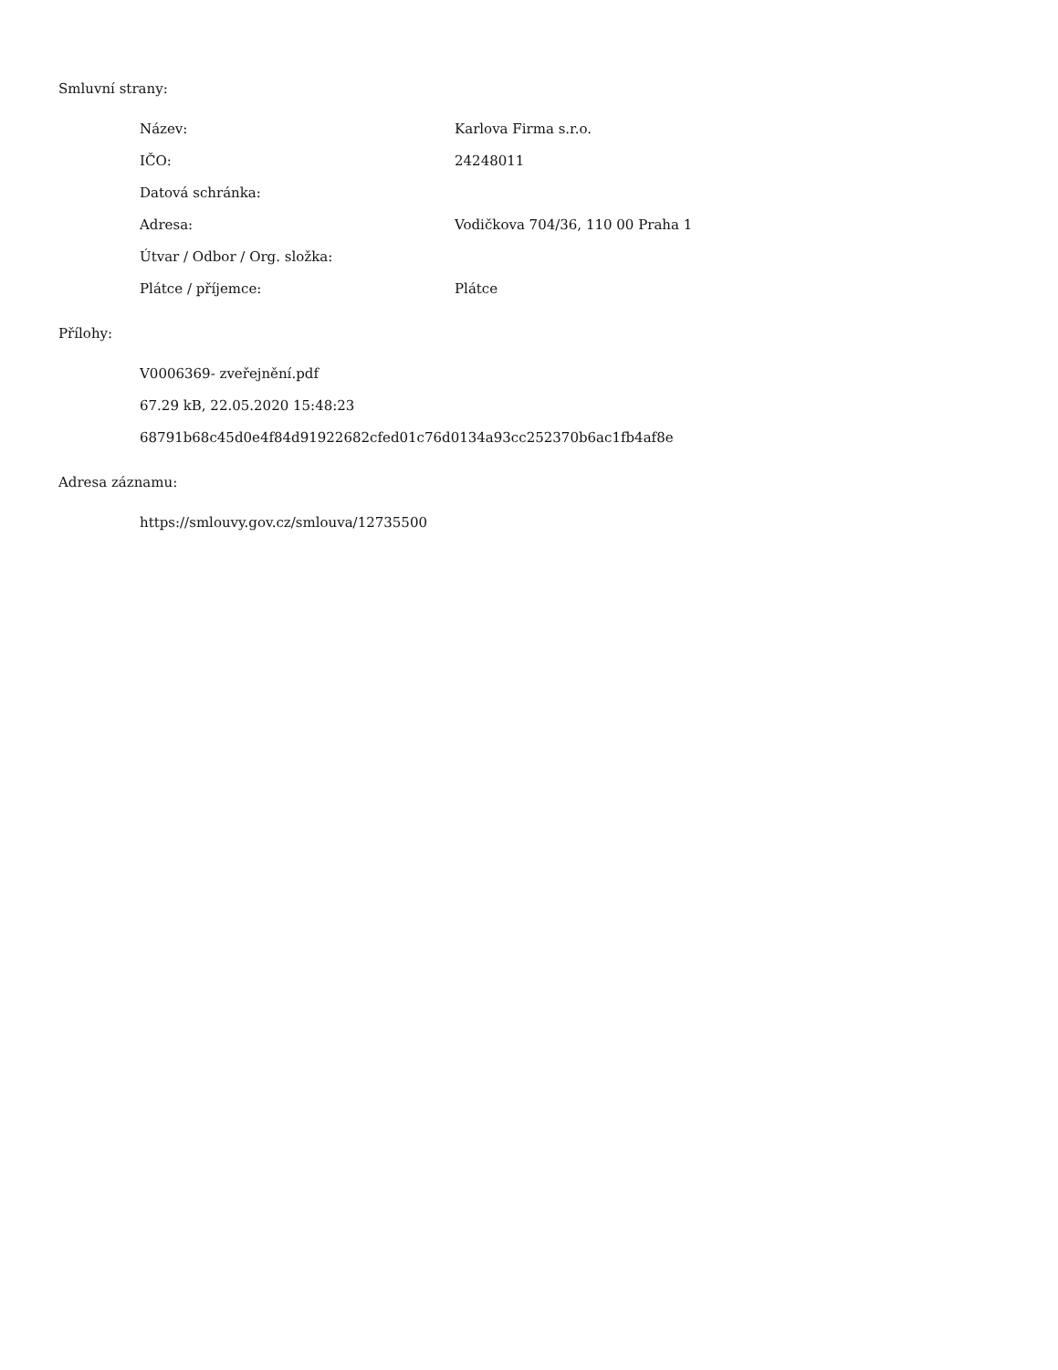Smluvní strany:
Název: Karlova Firma s.r.o.
IČO: 24248011
Datová schránka:
Adresa: Vodičkova 704/36, 110 00 Praha 1
Útvar / Odbor / Org. složka:
Plátce / příjemce: Plátce
Přílohy:
V0006369- zveřejnění.pdf
67.29 kB, 22.05.2020 15:48:23
68791b68c45d0e4f84d91922682cfed01c76d0134a93cc252370b6ac1fb4af8e
Adresa záznamu:
https://smlouvy.gov.cz/smlouva/12735500